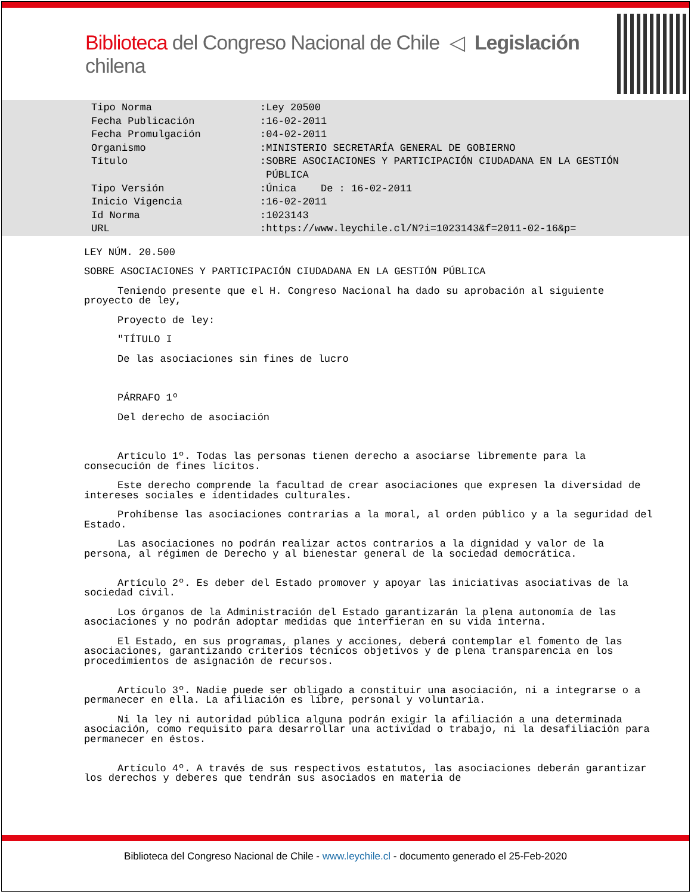Biblioteca del Congreso Nacional de Chile ◁ Legislación chilena
| Tipo Norma | :Ley 20500 |
| Fecha Publicación | :16-02-2011 |
| Fecha Promulgación | :04-02-2011 |
| Organismo | :MINISTERIO SECRETARÍA GENERAL DE GOBIERNO |
| Título | :SOBRE ASOCIACIONES Y PARTICIPACIÓN CIUDADANA EN LA GESTIÓN PÚBLICA |
| Tipo Versión | :Única De : 16-02-2011 |
| Inicio Vigencia | :16-02-2011 |
| Id Norma | :1023143 |
| URL | :https://www.leychile.cl/N?i=1023143&f=2011-02-16&p= |
LEY NÚM. 20.500
SOBRE ASOCIACIONES Y PARTICIPACIÓN CIUDADANA EN LA GESTIÓN PÚBLICA
Teniendo presente que el H. Congreso Nacional ha dado su aprobación al siguiente proyecto de ley,
Proyecto de ley:
"TÍTULO I
De las asociaciones sin fines de lucro
PÁRRAFO 1º
Del derecho de asociación
Artículo 1º. Todas las personas tienen derecho a asociarse libremente para la consecución de fines lícitos.
Este derecho comprende la facultad de crear asociaciones que expresen la diversidad de intereses sociales e identidades culturales.
Prohíbense las asociaciones contrarias a la moral, al orden público y a la seguridad del Estado.
Las asociaciones no podrán realizar actos contrarios a la dignidad y valor de la persona, al régimen de Derecho y al bienestar general de la sociedad democrática.
Artículo 2º. Es deber del Estado promover y apoyar las iniciativas asociativas de la sociedad civil.
Los órganos de la Administración del Estado garantizarán la plena autonomía de las asociaciones y no podrán adoptar medidas que interfieran en su vida interna.
El Estado, en sus programas, planes y acciones, deberá contemplar el fomento de las asociaciones, garantizando criterios técnicos objetivos y de plena transparencia en los procedimientos de asignación de recursos.
Artículo 3º. Nadie puede ser obligado a constituir una asociación, ni a integrarse o a permanecer en ella. La afiliación es libre, personal y voluntaria.
Ni la ley ni autoridad pública alguna podrán exigir la afiliación a una determinada asociación, como requisito para desarrollar una actividad o trabajo, ni la desafiliación para permanecer en éstos.
Artículo 4º. A través de sus respectivos estatutos, las asociaciones deberán garantizar los derechos y deberes que tendrán sus asociados en materia de
Biblioteca del Congreso Nacional de Chile - www.leychile.cl - documento generado el 25-Feb-2020